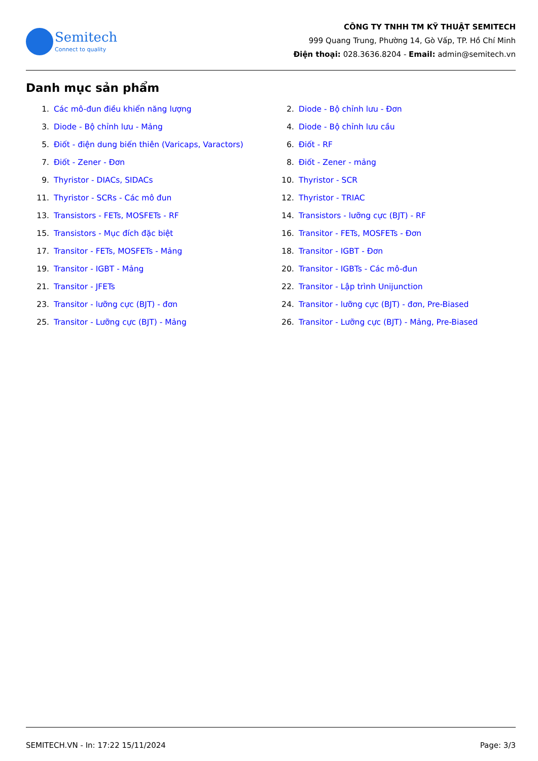Semitech
Connect to quality
CÔNG TY TNHH TM KỸ THUẬT SEMITECH
999 Quang Trung, Phường 14, Gò Vấp, TP. Hồ Chí Minh
Điện thoại: 028.3636.8204 - Email: admin@semitech.vn
Danh mục sản phẩm
1. Các mô-đun điều khiển năng lượng
2. Diode - Bộ chỉnh lưu - Đơn
3. Diode - Bộ chỉnh lưu - Mảng
4. Diode - Bộ chỉnh lưu cầu
5. Điốt - điện dung biến thiên (Varicaps, Varactors)
6. Điốt - RF
7. Điốt - Zener - Đơn
8. Điốt - Zener - mảng
9. Thyristor - DIACs, SIDACs
10. Thyristor - SCR
11. Thyristor - SCRs - Các mô đun
12. Thyristor - TRIAC
13. Transistors - FETs, MOSFETs - RF
14. Transistors - lưỡng cực (BJT) - RF
15. Transistors - Mục đích đặc biệt
16. Transitor - FETs, MOSFETs - Đơn
17. Transitor - FETs, MOSFETs - Mảng
18. Transitor - IGBT - Đơn
19. Transitor - IGBT - Mảng
20. Transitor - IGBTs - Các mô-đun
21. Transitor - JFETs
22. Transitor - Lập trình Unijunction
23. Transitor - lưỡng cực (BJT) - đơn
24. Transitor - lưỡng cực (BJT) - đơn, Pre-Biased
25. Transitor - Lưỡng cực (BJT) - Mảng
26. Transitor - Lưỡng cực (BJT) - Mảng, Pre-Biased
SEMITECH.VN - In: 17:22 15/11/2024 Page: 3/3